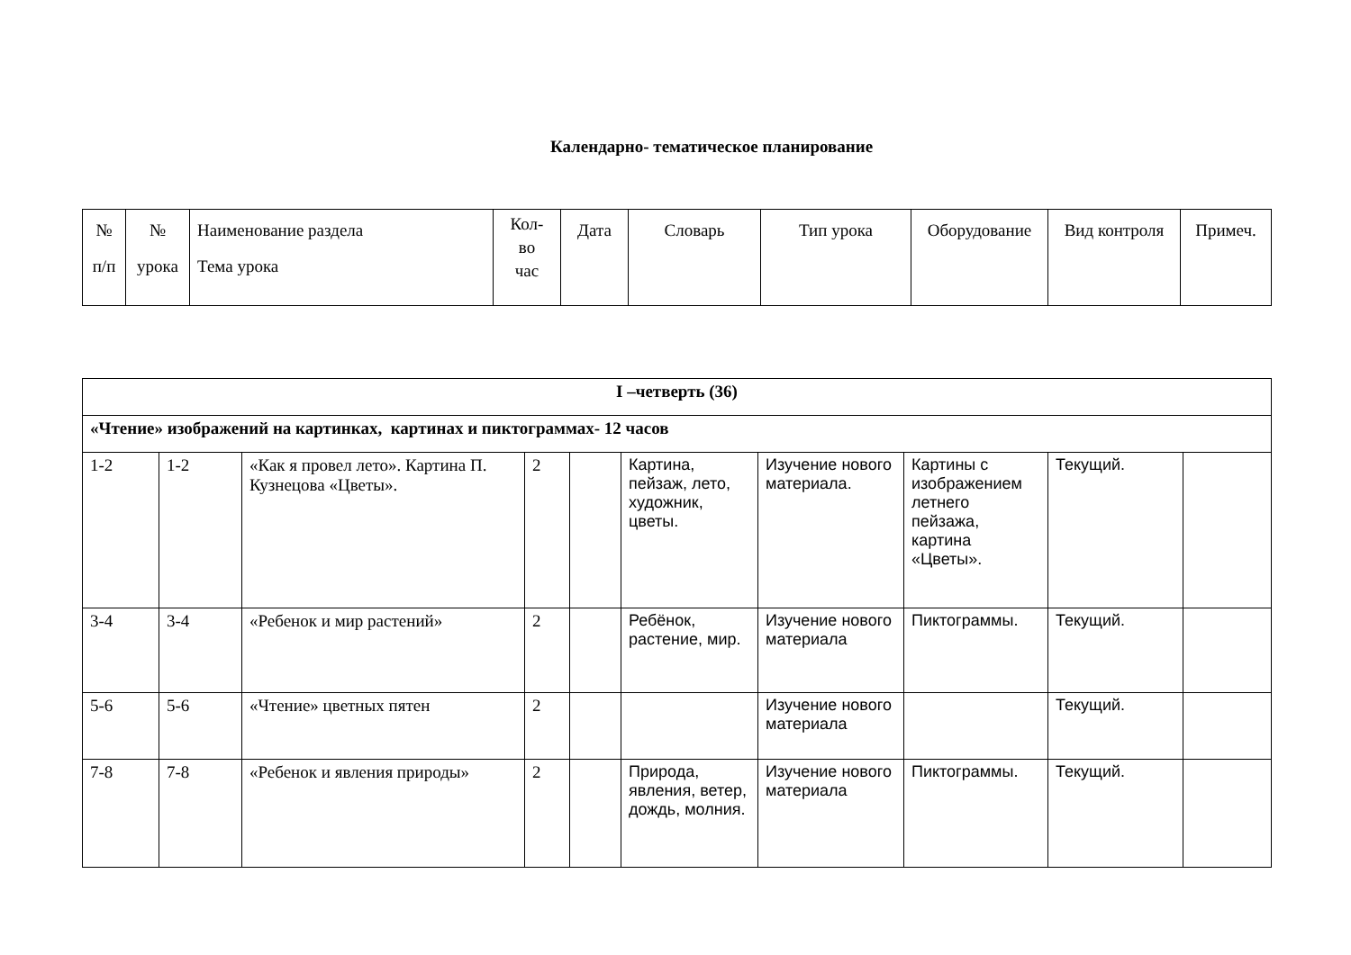Календарно- тематическое планирование
| № п/п | № урока | Наименование раздела Тема урока | Кол- во час | Дата | Словарь | Тип урока | Оборудование | Вид контроля | Примеч. |
| --- | --- | --- | --- | --- | --- | --- | --- | --- | --- |
| I –четверть (36) | | | | | | | | | |
| «Чтение» изображений на картинках, картинах и пиктограммах- 12 часов | | | | | | | | | |
| 1-2 | 1-2 | «Как я провел лето». Картина П. Кузнецова «Цветы». | 2 | | Картина, пейзаж, лето, художник, цветы. | Изучение нового материала. | Картины с изображением летнего пейзажа, картина «Цветы». | Текущий. | |
| 3-4 | 3-4 | «Ребенок и мир растений» | 2 | | Ребёнок, растение, мир. | Изучение нового материала | Пиктограммы. | Текущий. | |
| 5-6 | 5-6 | «Чтение» цветных пятен | 2 | | | Изучение нового материала | | Текущий. | |
| 7-8 | 7-8 | «Ребенок и явления природы» | 2 | | Природа, явления, ветер, дождь, молния. | Изучение нового материала | Пиктограммы. | Текущий. | |